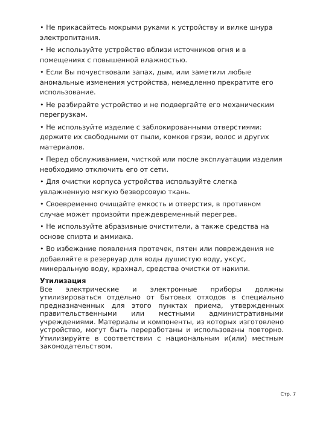• Не прикасайтесь мокрыми руками к устройству и вилке шнура электропитания.
• Не используйте устройство вблизи источников огня и в помещениях с повышенной влажностью.
• Если Вы почувствовали запах, дым, или заметили любые аномальные изменения устройства, немедленно прекратите его использование.
• Не разбирайте устройство и не подвергайте его механическим перегрузкам.
• Не используйте изделие с заблокированными отверстиями: держите их свободными от пыли, комков грязи, волос и других материалов.
• Перед обслуживанием, чисткой или после эксплуатации изделия необходимо отключить его от сети.
• Для очистки корпуса устройства используйте слегка увлажненную мягкую безворсовую ткань.
• Своевременно очищайте емкость и отверстия, в противном случае может произойти преждевременный перегрев.
• Не используйте абразивные очистители, а также средства на основе спирта и аммиака.
• Во избежание появления протечек, пятен или повреждения не добавляйте в резервуар для воды душистую воду, уксус, минеральную воду, крахмал, средства очистки от накипи.
Утилизация
Все электрические и электронные приборы должны утилизироваться отдельно от бытовых отходов в специально предназначенных для этого пунктах приема, утвержденных правительственными или местными административными учреждениями. Материалы и компоненты, из которых изготовлено устройство, могут быть переработаны и использованы повторно. Утилизируйте в соответствии с национальным и(или) местным законодательством.
Стр. 7